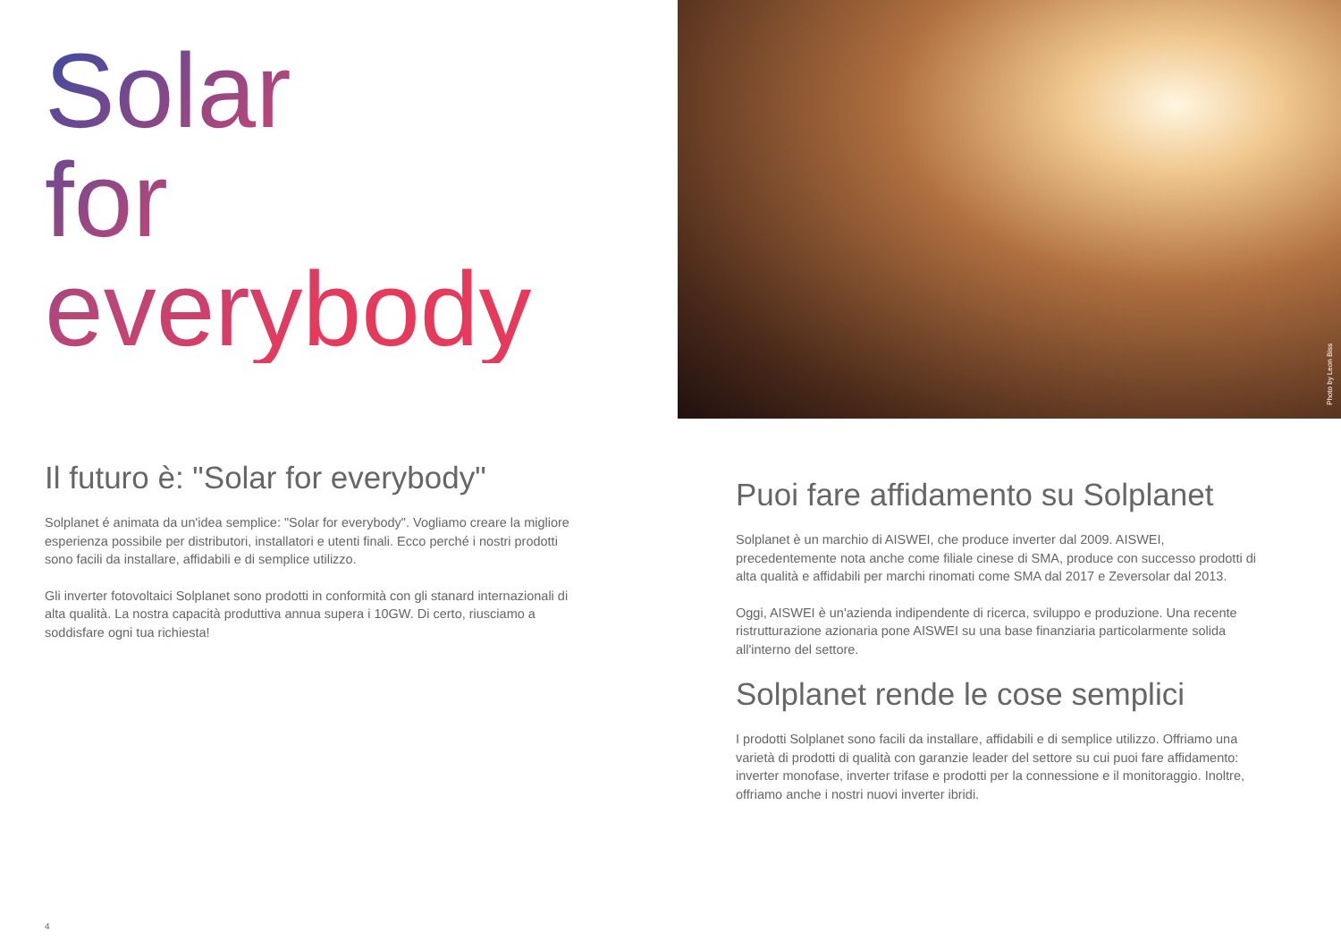Solar
for
everybody
Il futuro è: "Solar for everybody"
Solplanet é animata da un'idea semplice: "Solar for everybody". Vogliamo creare la migliore esperienza possibile per distributori, installatori e utenti finali. Ecco perché i nostri prodotti sono facili da installare, affidabili e di semplice utilizzo.
Gli inverter fotovoltaici Solplanet sono prodotti in conformità con gli stanard internazionali di alta qualità. La nostra capacità produttiva annua supera i 10GW. Di certo, riusciamo a soddisfare ogni tua richiesta!
Photo by Leon Biss
Puoi fare affidamento su Solplanet
Solplanet è un marchio di AISWEI, che produce inverter dal 2009. AISWEI, precedentemente nota anche come filiale cinese di SMA, produce con successo prodotti di alta qualità e affidabili per marchi rinomati come SMA dal 2017 e Zeversolar dal 2013.
Oggi, AISWEI è un'azienda indipendente di ricerca, sviluppo e produzione. Una recente ristrutturazione azionaria pone AISWEI su una base finanziaria particolarmente solida all'interno del settore.
Solplanet rende le cose semplici
I prodotti Solplanet sono facili da installare, affidabili e di semplice utilizzo. Offriamo una varietà di prodotti di qualità con garanzie leader del settore su cui puoi fare affidamento: inverter monofase, inverter trifase e prodotti per la connessione e il monitoraggio. Inoltre, offriamo anche i nostri nuovi inverter ibridi.
4